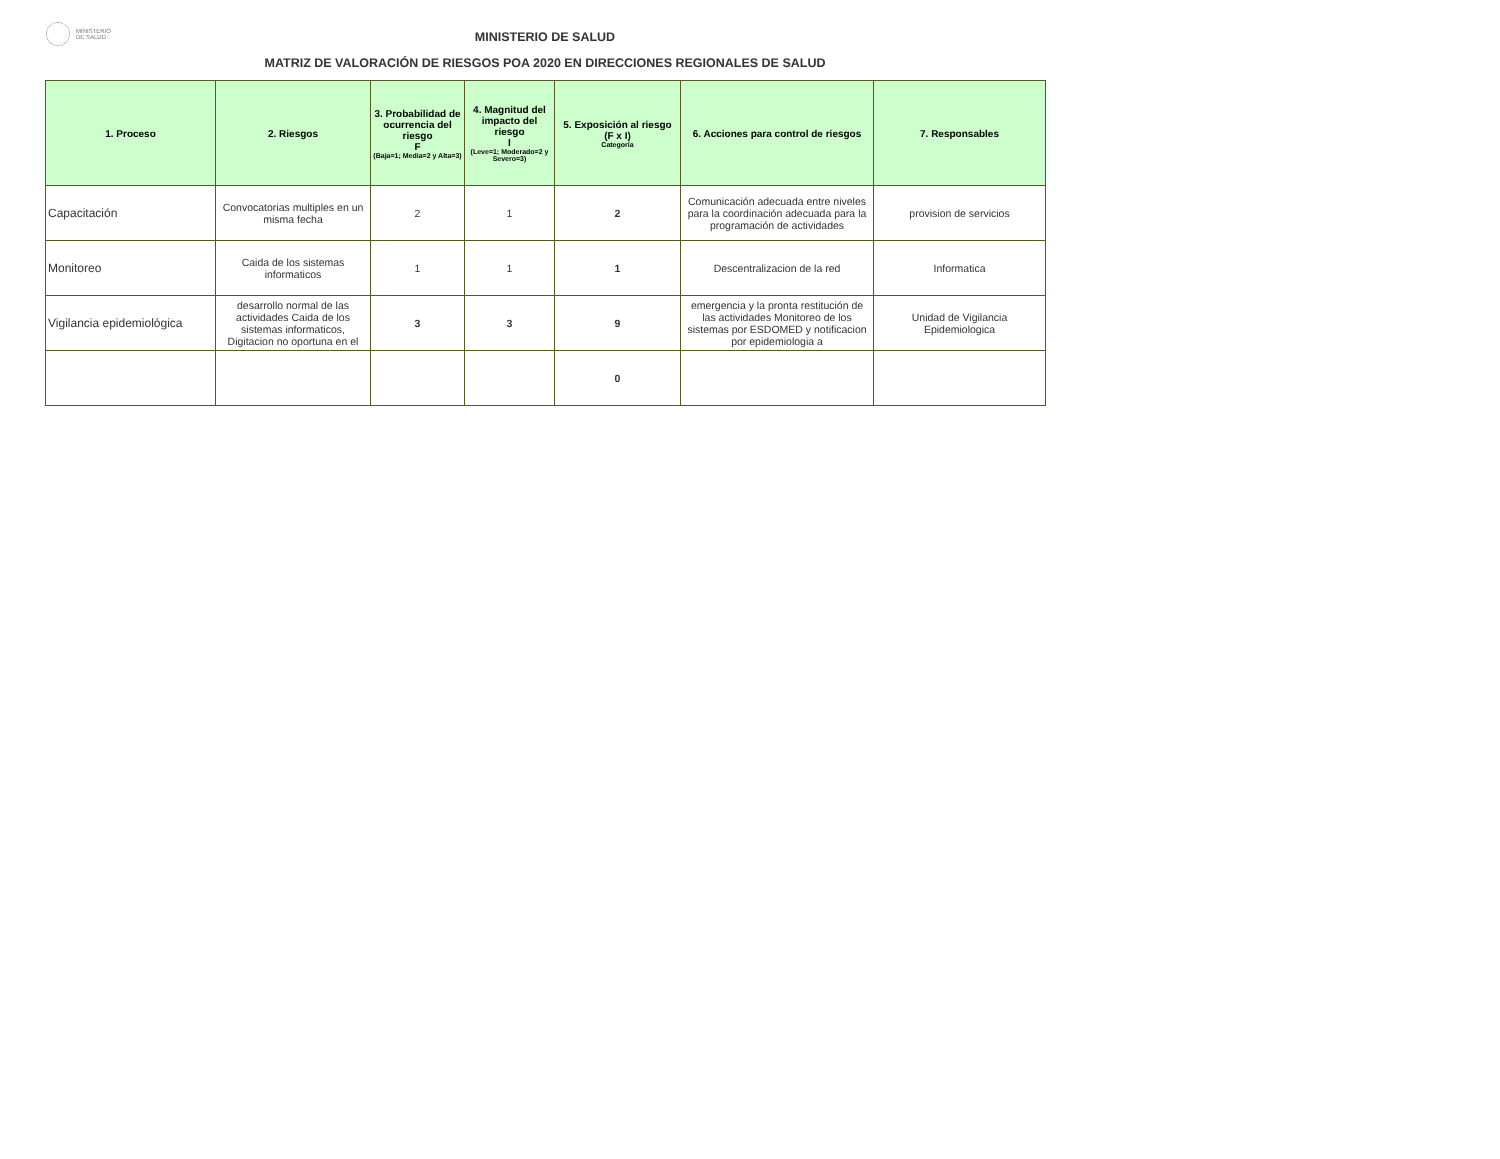MINISTERIO
DE SALUD
MINISTERIO DE SALUD
MATRIZ DE VALORACIÓN DE RIESGOS POA 2020 EN DIRECCIONES REGIONALES DE SALUD
| 1. Proceso | 2. Riesgos | 3. Probabilidad de ocurrencia del riesgo F (Baja=1; Media=2 y Alta=3) | 4. Magnitud del impacto del riesgo I (Leve=1; Moderado=2 y Severo=3) | 5. Exposición al riesgo (F x I) Categoría | 6. Acciones para control de riesgos | 7. Responsables |
| --- | --- | --- | --- | --- | --- | --- |
| Capacitación | Convocatorias multiples en un misma fecha | 2 | 1 | 2 | Comunicación adecuada entre niveles para la coordinación adecuada para la programación de actividades | provision de servicios |
| Monitoreo | Caida de los sistemas informaticos | 1 | 1 | 1 | Descentralizacion de la red | Informatica |
| Vigilancia epidemiológica | desarrollo normal de las actividades Caida de los sistemas informaticos, Digitacion no oportuna en el | 3 | 3 | 9 | emergencia y la pronta restitución de las actividades Monitoreo de los sistemas por ESDOMED y notificacion por epidemiologia a | Unidad de Vigilancia Epidemiologica |
| | | | | 0 | | |